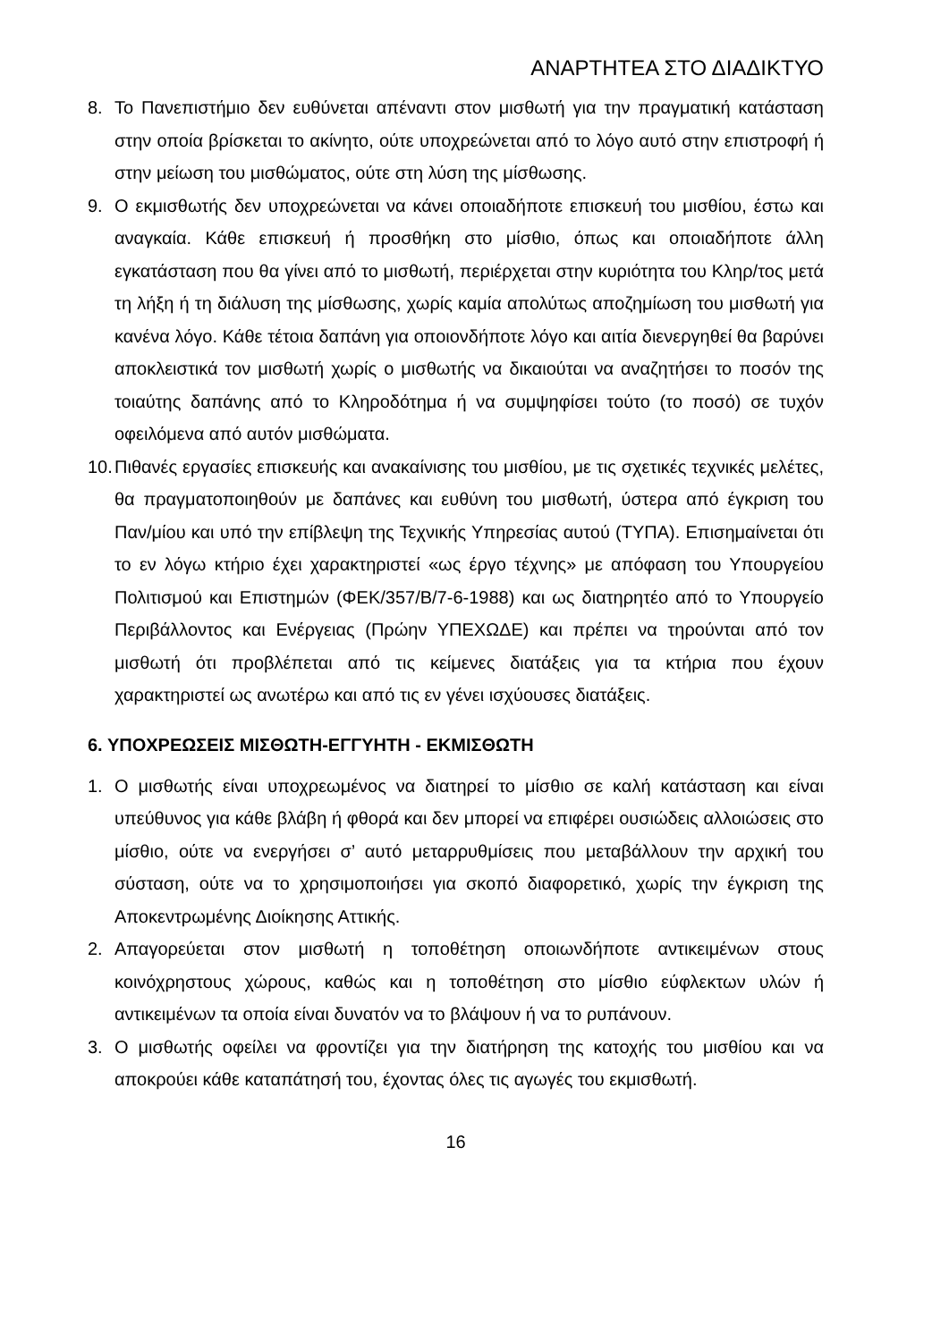ΑΝΑΡΤΗΤΕΑ ΣΤΟ ΔΙΑΔΙΚΤΥΟ
8. Το Πανεπιστήμιο δεν ευθύνεται απέναντι στον μισθωτή για την πραγματική κατάσταση στην οποία βρίσκεται το ακίνητο, ούτε υποχρεώνεται από το λόγο αυτό στην επιστροφή ή στην μείωση του μισθώματος, ούτε στη λύση της μίσθωσης.
9. Ο εκμισθωτής δεν υποχρεώνεται να κάνει οποιαδήποτε επισκευή του μισθίου, έστω και αναγκαία. Κάθε επισκευή ή προσθήκη στο μίσθιο, όπως και οποιαδήποτε άλλη εγκατάσταση που θα γίνει από το μισθωτή, περιέρχεται στην κυριότητα του Κληρ/τος μετά τη λήξη ή τη διάλυση της μίσθωσης, χωρίς καμία απολύτως αποζημίωση του μισθωτή για κανένα λόγο. Κάθε τέτοια δαπάνη για οποιονδήποτε λόγο και αιτία διενεργηθεί θα βαρύνει αποκλειστικά τον μισθωτή χωρίς ο μισθωτής να δικαιούται να αναζητήσει το ποσόν της τοιαύτης δαπάνης από το Κληροδότημα ή να συμψηφίσει τούτο (το ποσό) σε τυχόν οφειλόμενα από αυτόν μισθώματα.
10.
Πιθανές εργασίες επισκευής και ανακαίνισης του μισθίου, με τις σχετικές τεχνικές μελέτες, θα πραγματοποιηθούν με δαπάνες και ευθύνη του μισθωτή, ύστερα από έγκριση του Παν/μίου και υπό την επίβλεψη της Τεχνικής Υπηρεσίας αυτού (ΤΥΠΑ). Επισημαίνεται ότι το εν λόγω κτήριο έχει χαρακτηριστεί «ως έργο τέχνης» με απόφαση του Υπουργείου Πολιτισμού και Επιστημών (ΦΕΚ/357/Β/7-6-1988) και ως διατηρητέο από το Υπουργείο Περιβάλλοντος και Ενέργειας (Πρώην ΥΠΕΧΩΔΕ) και πρέπει να τηρούνται από τον μισθωτή ότι προβλέπεται από τις κείμενες διατάξεις για τα κτήρια που έχουν χαρακτηριστεί ως ανωτέρω και από τις εν γένει ισχύουσες διατάξεις.
6. ΥΠΟΧΡΕΩΣΕΙΣ ΜΙΣΘΩΤΗ-ΕΓΓΥΗΤΗ - ΕΚΜΙΣΘΩΤΗ
1. Ο μισθωτής είναι υποχρεωμένος να διατηρεί το μίσθιο σε καλή κατάσταση και είναι υπεύθυνος για κάθε βλάβη ή φθορά και δεν μπορεί να επιφέρει ουσιώδεις αλλοιώσεις στο μίσθιο, ούτε να ενεργήσει σ’ αυτό μεταρρυθμίσεις που μεταβάλλουν την αρχική του σύσταση, ούτε να το χρησιμοποιήσει για σκοπό διαφορετικό, χωρίς την έγκριση της Αποκεντρωμένης Διοίκησης Αττικής.
2. Απαγορεύεται στον μισθωτή η τοποθέτηση οποιωνδήποτε αντικειμένων στους κοινόχρηστους χώρους, καθώς και η τοποθέτηση στο μίσθιο εύφλεκτων υλών ή αντικειμένων τα οποία είναι δυνατόν να το βλάψουν ή να το ρυπάνουν.
3. Ο μισθωτής οφείλει να φροντίζει για την διατήρηση της κατοχής του μισθίου και να αποκρούει κάθε καταπάτησή του, έχοντας όλες τις αγωγές του εκμισθωτή.
16